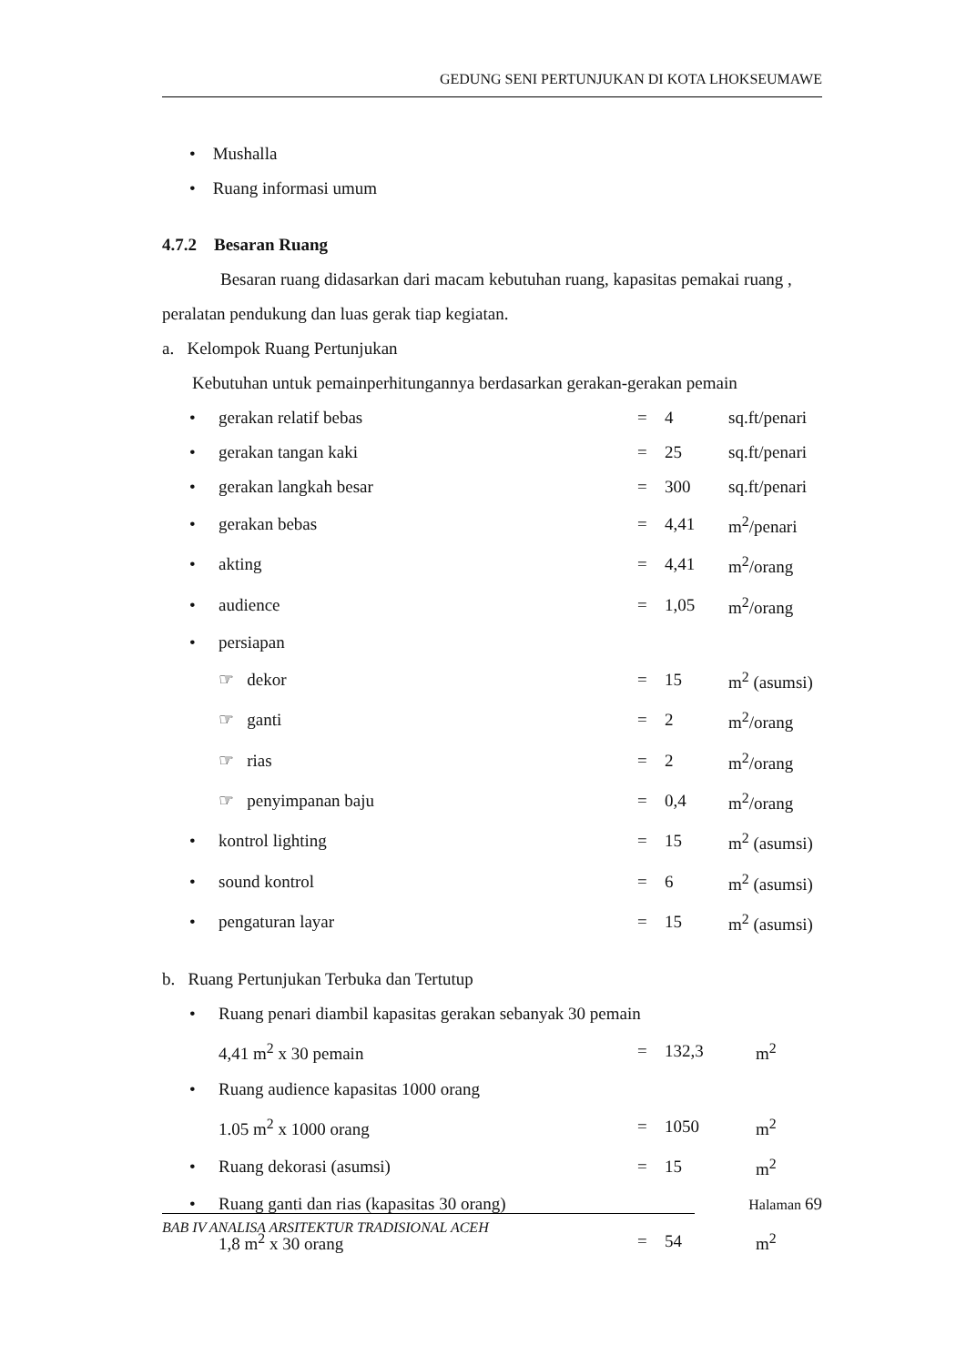GEDUNG SENI PERTUNJUKAN DI KOTA LHOKSEUMAWE
• Mushalla
• Ruang informasi umum
4.7.2 Besaran Ruang
Besaran ruang didasarkan dari macam kebutuhan ruang, kapasitas pemakai ruang , peralatan pendukung dan luas gerak tiap kegiatan.
a. Kelompok Ruang Pertunjukan
Kebutuhan untuk pemainperhitungannya berdasarkan gerakan-gerakan pemain
| • | gerakan relatif bebas | = | 4 | sq.ft/penari |
| • | gerakan tangan kaki | = | 25 | sq.ft/penari |
| • | gerakan langkah besar | = | 300 | sq.ft/penari |
| • | gerakan bebas | = | 4,41 | m<sup>2</sup>/penari |
| • | akting | = | 4,41 | m<sup>2</sup>/orang |
| • | audience | = | 1,05 | m<sup>2</sup>/orang |
| • | persiapan | | | |
| | ☞ dekor | = | 15 | m<sup>2</sup> (asumsi) |
| | ☞ ganti | = | 2 | m<sup>2</sup>/orang |
| | ☞ rias | = | 2 | m<sup>2</sup>/orang |
| | ☞ penyimpanan baju | = | 0,4 | m<sup>2</sup>/orang |
| • | kontrol lighting | = | 15 | m<sup>2</sup> (asumsi) |
| • | sound kontrol | = | 6 | m<sup>2</sup> (asumsi) |
| • | pengaturan layar | = | 15 | m<sup>2</sup> (asumsi) |
b. Ruang Pertunjukan Terbuka dan Tertutup
| • | Ruang penari diambil kapasitas gerakan sebanyak 30 pemain | | | |
| | 4,41 m<sup>2</sup> x 30 pemain | = | 132,3 | m<sup>2</sup> |
| • | Ruang audience kapasitas 1000 orang | | | |
| | 1.05 m<sup>2</sup> x 1000 orang | = | 1050 | m<sup>2</sup> |
| • | Ruang dekorasi (asumsi) | = | 15 | m<sup>2</sup> |
| • | Ruang ganti dan rias (kapasitas 30 orang) | | | |
| | 1,8 m<sup>2</sup> x 30 orang | = | 54 | m<sup>2</sup> |
Halaman 69
BAB IV ANALISA ARSITEKTUR TRADISIONAL ACEH